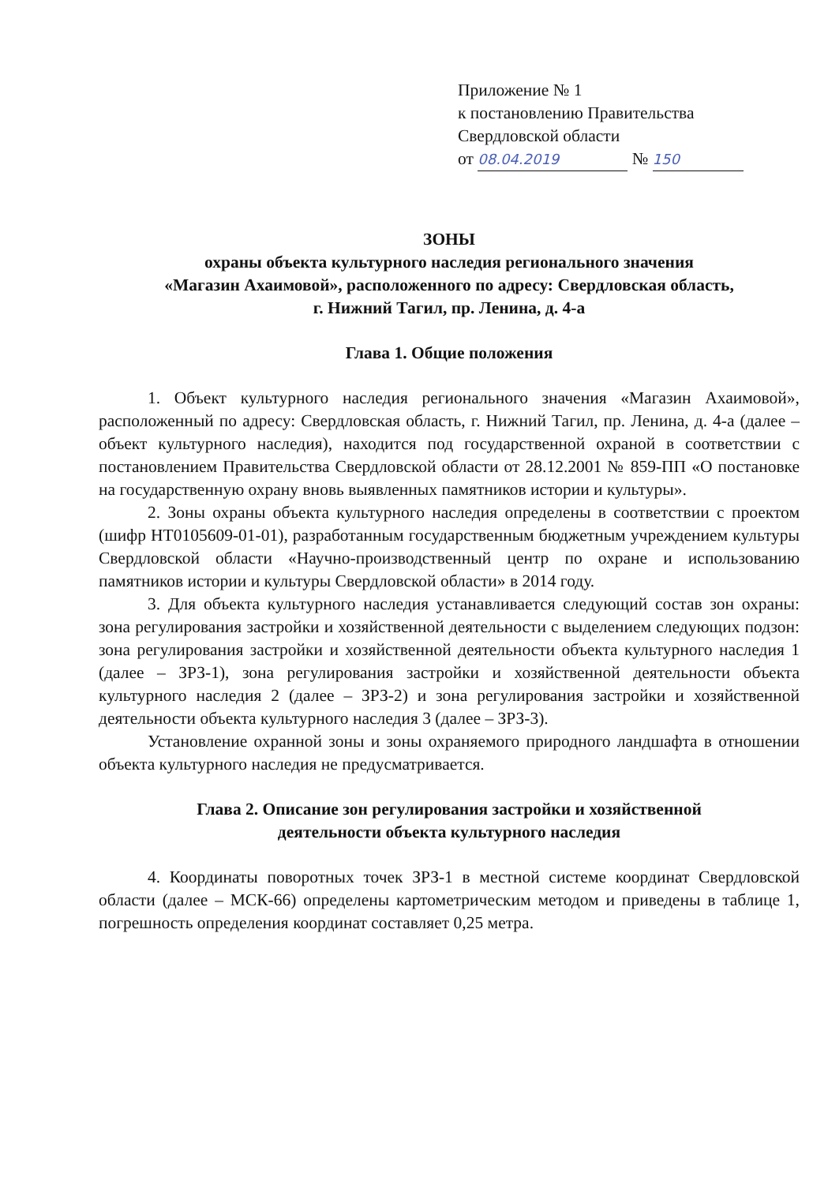Приложение № 1
к постановлению Правительства
Свердловской области
от 08.04.2019 № 150
ЗОНЫ
охраны объекта культурного наследия регионального значения
«Магазин Ахаимовой», расположенного по адресу: Свердловская область,
г. Нижний Тагил, пр. Ленина, д. 4-а
Глава 1. Общие положения
1. Объект культурного наследия регионального значения «Магазин Ахаимовой», расположенный по адресу: Свердловская область, г. Нижний Тагил, пр. Ленина, д. 4-а (далее – объект культурного наследия), находится под государственной охраной в соответствии с постановлением Правительства Свердловской области от 28.12.2001 № 859-ПП «О постановке на государственную охрану вновь выявленных памятников истории и культуры».
2. Зоны охраны объекта культурного наследия определены в соответствии с проектом (шифр НТ0105609-01-01), разработанным государственным бюджетным учреждением культуры Свердловской области «Научно-производственный центр по охране и использованию памятников истории и культуры Свердловской области» в 2014 году.
3. Для объекта культурного наследия устанавливается следующий состав зон охраны: зона регулирования застройки и хозяйственной деятельности с выделением следующих подзон: зона регулирования застройки и хозяйственной деятельности объекта культурного наследия 1 (далее – ЗРЗ-1), зона регулирования застройки и хозяйственной деятельности объекта культурного наследия 2 (далее – ЗРЗ-2) и зона регулирования застройки и хозяйственной деятельности объекта культурного наследия 3 (далее – ЗРЗ-3).
Установление охранной зоны и зоны охраняемого природного ландшафта в отношении объекта культурного наследия не предусматривается.
Глава 2. Описание зон регулирования застройки и хозяйственной
деятельности объекта культурного наследия
4. Координаты поворотных точек ЗРЗ-1 в местной системе координат Свердловской области (далее – МСК-66) определены картометрическим методом и приведены в таблице 1, погрешность определения координат составляет 0,25 метра.